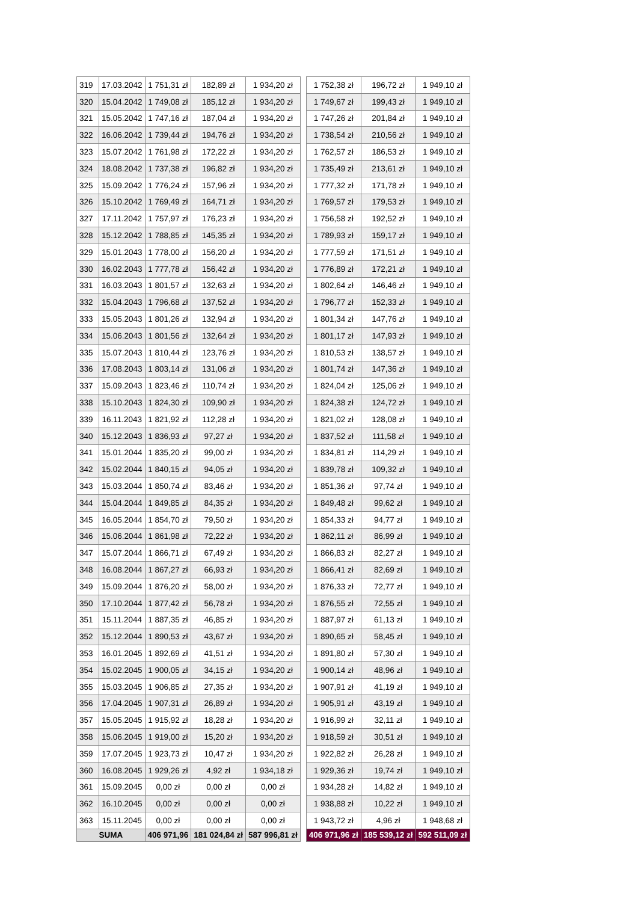| 319 | 17.03.2042 | 1 751,31 zł | 182,89 zł | 1 934,20 zł | | 1 752,38 zł | 196,72 zł | 1 949,10 zł |
| 320 | 15.04.2042 | 1 749,08 zł | 185,12 zł | 1 934,20 zł | | 1 749,67 zł | 199,43 zł | 1 949,10 zł |
| 321 | 15.05.2042 | 1 747,16 zł | 187,04 zł | 1 934,20 zł | | 1 747,26 zł | 201,84 zł | 1 949,10 zł |
| 322 | 16.06.2042 | 1 739,44 zł | 194,76 zł | 1 934,20 zł | | 1 738,54 zł | 210,56 zł | 1 949,10 zł |
| 323 | 15.07.2042 | 1 761,98 zł | 172,22 zł | 1 934,20 zł | | 1 762,57 zł | 186,53 zł | 1 949,10 zł |
| 324 | 18.08.2042 | 1 737,38 zł | 196,82 zł | 1 934,20 zł | | 1 735,49 zł | 213,61 zł | 1 949,10 zł |
| 325 | 15.09.2042 | 1 776,24 zł | 157,96 zł | 1 934,20 zł | | 1 777,32 zł | 171,78 zł | 1 949,10 zł |
| 326 | 15.10.2042 | 1 769,49 zł | 164,71 zł | 1 934,20 zł | | 1 769,57 zł | 179,53 zł | 1 949,10 zł |
| 327 | 17.11.2042 | 1 757,97 zł | 176,23 zł | 1 934,20 zł | | 1 756,58 zł | 192,52 zł | 1 949,10 zł |
| 328 | 15.12.2042 | 1 788,85 zł | 145,35 zł | 1 934,20 zł | | 1 789,93 zł | 159,17 zł | 1 949,10 zł |
| 329 | 15.01.2043 | 1 778,00 zł | 156,20 zł | 1 934,20 zł | | 1 777,59 zł | 171,51 zł | 1 949,10 zł |
| 330 | 16.02.2043 | 1 777,78 zł | 156,42 zł | 1 934,20 zł | | 1 776,89 zł | 172,21 zł | 1 949,10 zł |
| 331 | 16.03.2043 | 1 801,57 zł | 132,63 zł | 1 934,20 zł | | 1 802,64 zł | 146,46 zł | 1 949,10 zł |
| 332 | 15.04.2043 | 1 796,68 zł | 137,52 zł | 1 934,20 zł | | 1 796,77 zł | 152,33 zł | 1 949,10 zł |
| 333 | 15.05.2043 | 1 801,26 zł | 132,94 zł | 1 934,20 zł | | 1 801,34 zł | 147,76 zł | 1 949,10 zł |
| 334 | 15.06.2043 | 1 801,56 zł | 132,64 zł | 1 934,20 zł | | 1 801,17 zł | 147,93 zł | 1 949,10 zł |
| 335 | 15.07.2043 | 1 810,44 zł | 123,76 zł | 1 934,20 zł | | 1 810,53 zł | 138,57 zł | 1 949,10 zł |
| 336 | 17.08.2043 | 1 803,14 zł | 131,06 zł | 1 934,20 zł | | 1 801,74 zł | 147,36 zł | 1 949,10 zł |
| 337 | 15.09.2043 | 1 823,46 zł | 110,74 zł | 1 934,20 zł | | 1 824,04 zł | 125,06 zł | 1 949,10 zł |
| 338 | 15.10.2043 | 1 824,30 zł | 109,90 zł | 1 934,20 zł | | 1 824,38 zł | 124,72 zł | 1 949,10 zł |
| 339 | 16.11.2043 | 1 821,92 zł | 112,28 zł | 1 934,20 zł | | 1 821,02 zł | 128,08 zł | 1 949,10 zł |
| 340 | 15.12.2043 | 1 836,93 zł | 97,27 zł | 1 934,20 zł | | 1 837,52 zł | 111,58 zł | 1 949,10 zł |
| 341 | 15.01.2044 | 1 835,20 zł | 99,00 zł | 1 934,20 zł | | 1 834,81 zł | 114,29 zł | 1 949,10 zł |
| 342 | 15.02.2044 | 1 840,15 zł | 94,05 zł | 1 934,20 zł | | 1 839,78 zł | 109,32 zł | 1 949,10 zł |
| 343 | 15.03.2044 | 1 850,74 zł | 83,46 zł | 1 934,20 zł | | 1 851,36 zł | 97,74 zł | 1 949,10 zł |
| 344 | 15.04.2044 | 1 849,85 zł | 84,35 zł | 1 934,20 zł | | 1 849,48 zł | 99,62 zł | 1 949,10 zł |
| 345 | 16.05.2044 | 1 854,70 zł | 79,50 zł | 1 934,20 zł | | 1 854,33 zł | 94,77 zł | 1 949,10 zł |
| 346 | 15.06.2044 | 1 861,98 zł | 72,22 zł | 1 934,20 zł | | 1 862,11 zł | 86,99 zł | 1 949,10 zł |
| 347 | 15.07.2044 | 1 866,71 zł | 67,49 zł | 1 934,20 zł | | 1 866,83 zł | 82,27 zł | 1 949,10 zł |
| 348 | 16.08.2044 | 1 867,27 zł | 66,93 zł | 1 934,20 zł | | 1 866,41 zł | 82,69 zł | 1 949,10 zł |
| 349 | 15.09.2044 | 1 876,20 zł | 58,00 zł | 1 934,20 zł | | 1 876,33 zł | 72,77 zł | 1 949,10 zł |
| 350 | 17.10.2044 | 1 877,42 zł | 56,78 zł | 1 934,20 zł | | 1 876,55 zł | 72,55 zł | 1 949,10 zł |
| 351 | 15.11.2044 | 1 887,35 zł | 46,85 zł | 1 934,20 zł | | 1 887,97 zł | 61,13 zł | 1 949,10 zł |
| 352 | 15.12.2044 | 1 890,53 zł | 43,67 zł | 1 934,20 zł | | 1 890,65 zł | 58,45 zł | 1 949,10 zł |
| 353 | 16.01.2045 | 1 892,69 zł | 41,51 zł | 1 934,20 zł | | 1 891,80 zł | 57,30 zł | 1 949,10 zł |
| 354 | 15.02.2045 | 1 900,05 zł | 34,15 zł | 1 934,20 zł | | 1 900,14 zł | 48,96 zł | 1 949,10 zł |
| 355 | 15.03.2045 | 1 906,85 zł | 27,35 zł | 1 934,20 zł | | 1 907,91 zł | 41,19 zł | 1 949,10 zł |
| 356 | 17.04.2045 | 1 907,31 zł | 26,89 zł | 1 934,20 zł | | 1 905,91 zł | 43,19 zł | 1 949,10 zł |
| 357 | 15.05.2045 | 1 915,92 zł | 18,28 zł | 1 934,20 zł | | 1 916,99 zł | 32,11 zł | 1 949,10 zł |
| 358 | 15.06.2045 | 1 919,00 zł | 15,20 zł | 1 934,20 zł | | 1 918,59 zł | 30,51 zł | 1 949,10 zł |
| 359 | 17.07.2045 | 1 923,73 zł | 10,47 zł | 1 934,20 zł | | 1 922,82 zł | 26,28 zł | 1 949,10 zł |
| 360 | 16.08.2045 | 1 929,26 zł | 4,92 zł | 1 934,18 zł | | 1 929,36 zł | 19,74 zł | 1 949,10 zł |
| 361 | 15.09.2045 | 0,00 zł | 0,00 zł | 0,00 zł | | 1 934,28 zł | 14,82 zł | 1 949,10 zł |
| 362 | 16.10.2045 | 0,00 zł | 0,00 zł | 0,00 zł | | 1 938,88 zł | 10,22 zł | 1 949,10 zł |
| 363 | 15.11.2045 | 0,00 zł | 0,00 zł | 0,00 zł | | 1 943,72 zł | 4,96 zł | 1 948,68 zł |
| SUMA | | 406 971,96 | 181 024,84 zł | 587 996,81 zł | | 406 971,96 zł | 185 539,12 zł | 592 511,09 zł |